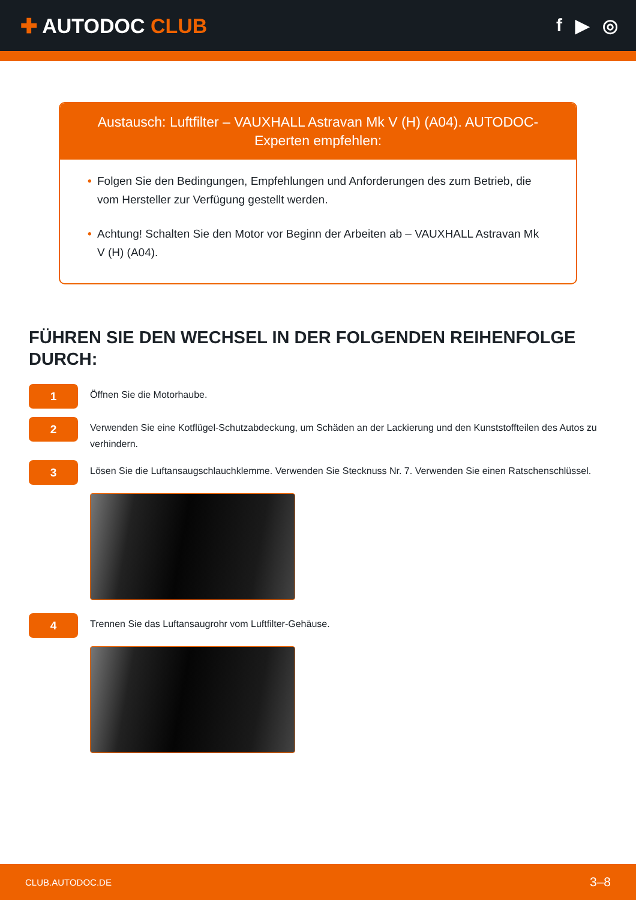✚ AUTODOC CLUB f ▶ ◎
Austausch: Luftfilter – VAUXHALL Astravan Mk V (H) (A04). AUTODOC-Experten empfehlen:
• Folgen Sie den Bedingungen, Empfehlungen und Anforderungen des zum Betrieb, die vom Hersteller zur Verfügung gestellt werden.
• Achtung! Schalten Sie den Motor vor Beginn der Arbeiten ab – VAUXHALL Astravan Mk V (H) (A04).
FÜHREN SIE DEN WECHSEL IN DER FOLGENDEN REIHENFOLGE DURCH:
1
Öffnen Sie die Motorhaube.
2
Verwenden Sie eine Kotflügel-Schutzabdeckung, um Schäden an der Lackierung und den Kunststoffteilen des Autos zu verhindern.
3
Lösen Sie die Luftansaugschlauchklemme. Verwenden Sie Stecknuss Nr. 7. Verwenden Sie einen Ratschenschlüssel.
4
Trennen Sie das Luftansaugrohr vom Luftfilter-Gehäuse.
CLUB.AUTODOC.DE 3–8